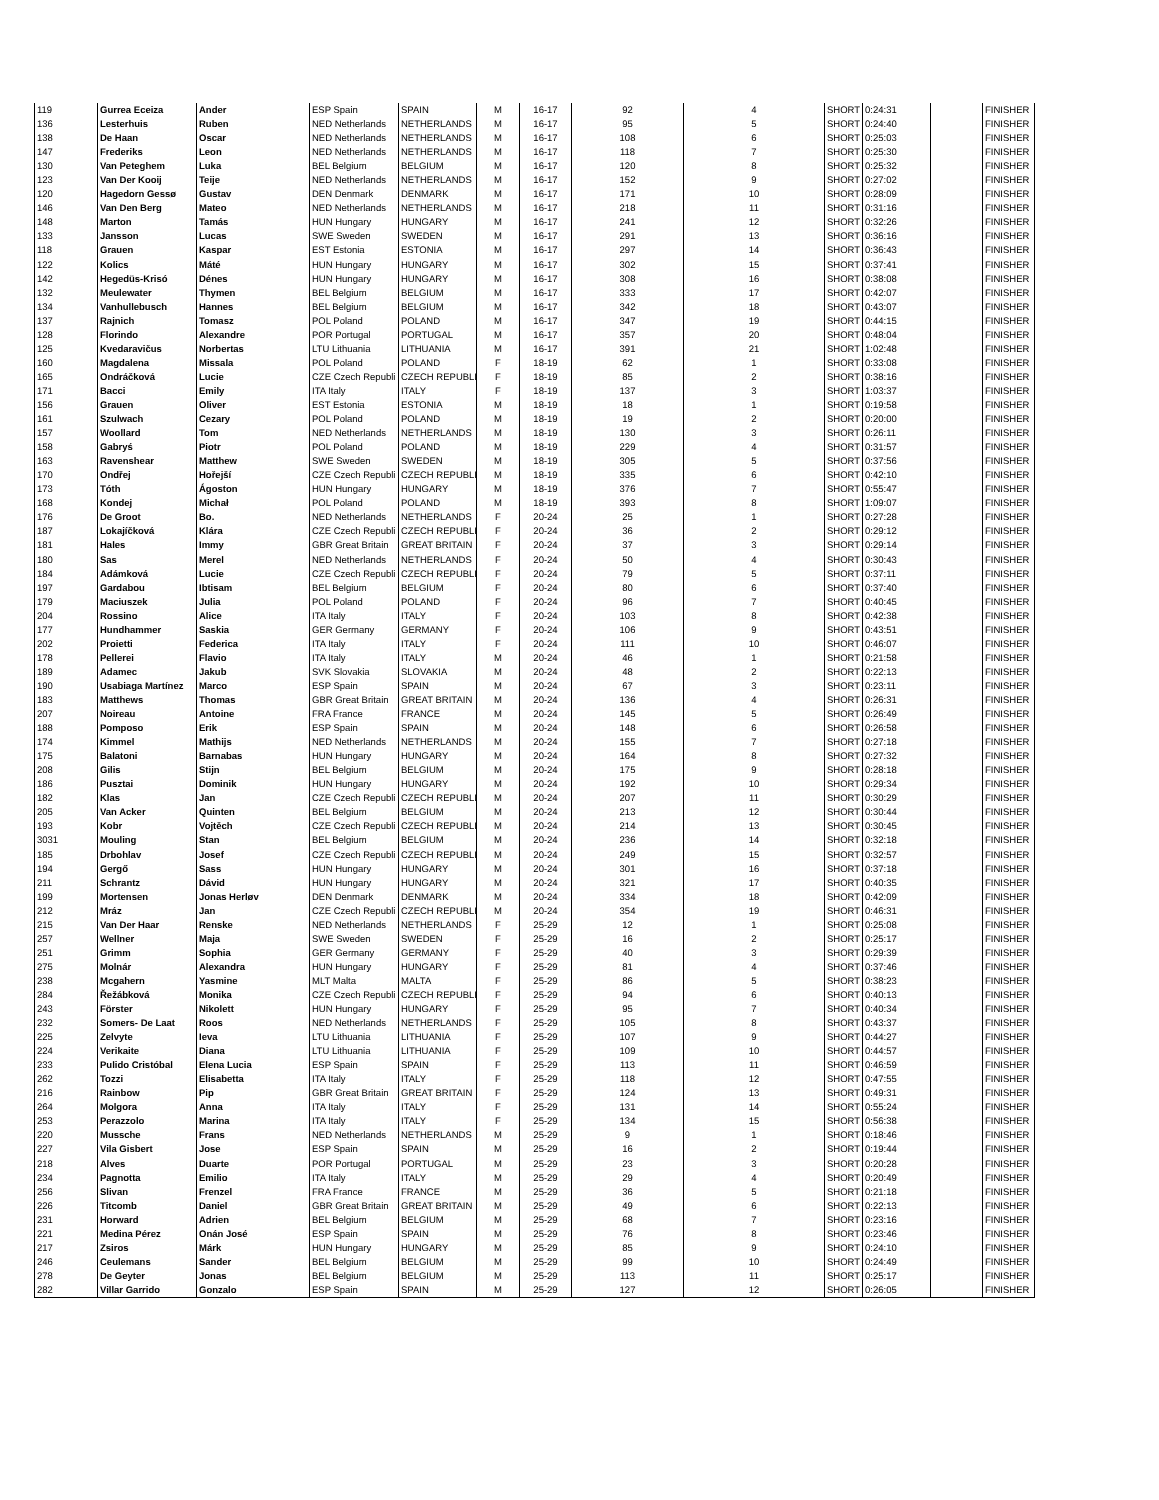| 119 | Gurrea Eceiza | Ander | ESP Spain | SPAIN | M | 16-17 | 92 | 4 | SHORT | 0:24:31 | | FINISHER |
| 136 | Lesterhuis | Ruben | NED Netherlands | NETHERLANDS | M | 16-17 | 95 | 5 | SHORT | 0:24:40 | | FINISHER |
| 138 | De Haan | Oscar | NED Netherlands | NETHERLANDS | M | 16-17 | 108 | 6 | SHORT | 0:25:03 | | FINISHER |
| 147 | Frederiks | Leon | NED Netherlands | NETHERLANDS | M | 16-17 | 118 | 7 | SHORT | 0:25:30 | | FINISHER |
| 130 | Van Peteghem | Luka | BEL Belgium | BELGIUM | M | 16-17 | 120 | 8 | SHORT | 0:25:32 | | FINISHER |
| 123 | Van Der Kooij | Teije | NED Netherlands | NETHERLANDS | M | 16-17 | 152 | 9 | SHORT | 0:27:02 | | FINISHER |
| 120 | Hagedorn Gessø | Gustav | DEN Denmark | DENMARK | M | 16-17 | 171 | 10 | SHORT | 0:28:09 | | FINISHER |
| 146 | Van Den Berg | Mateo | NED Netherlands | NETHERLANDS | M | 16-17 | 218 | 11 | SHORT | 0:31:16 | | FINISHER |
| 148 | Marton | Tamás | HUN Hungary | HUNGARY | M | 16-17 | 241 | 12 | SHORT | 0:32:26 | | FINISHER |
| 133 | Jansson | Lucas | SWE Sweden | SWEDEN | M | 16-17 | 291 | 13 | SHORT | 0:36:16 | | FINISHER |
| 118 | Grauen | Kaspar | EST Estonia | ESTONIA | M | 16-17 | 297 | 14 | SHORT | 0:36:43 | | FINISHER |
| 122 | Kolics | Máté | HUN Hungary | HUNGARY | M | 16-17 | 302 | 15 | SHORT | 0:37:41 | | FINISHER |
| 142 | Hegedüs-Krisó | Dénes | HUN Hungary | HUNGARY | M | 16-17 | 308 | 16 | SHORT | 0:38:08 | | FINISHER |
| 132 | Meulewater | Thymen | BEL Belgium | BELGIUM | M | 16-17 | 333 | 17 | SHORT | 0:42:07 | | FINISHER |
| 134 | Vanhullebusch | Hannes | BEL Belgium | BELGIUM | M | 16-17 | 342 | 18 | SHORT | 0:43:07 | | FINISHER |
| 137 | Rajnich | Tomasz | POL Poland | POLAND | M | 16-17 | 347 | 19 | SHORT | 0:44:15 | | FINISHER |
| 128 | Florindo | Alexandre | POR Portugal | PORTUGAL | M | 16-17 | 357 | 20 | SHORT | 0:48:04 | | FINISHER |
| 125 | Kvedaravičus | Norbertas | LTU Lithuania | LITHUANIA | M | 16-17 | 391 | 21 | SHORT | 1:02:48 | | FINISHER |
| 160 | Magdalena | Missala | POL Poland | POLAND | F | 18-19 | 62 | 1 | SHORT | 0:33:08 | | FINISHER |
| 165 | Ondráčková | Lucie | CZE Czech Republi | CZECH REPUBLI | F | 18-19 | 85 | 2 | SHORT | 0:38:16 | | FINISHER |
| 171 | Bacci | Emily | ITA Italy | ITALY | F | 18-19 | 137 | 3 | SHORT | 1:03:37 | | FINISHER |
| 156 | Grauen | Oliver | EST Estonia | ESTONIA | M | 18-19 | 18 | 1 | SHORT | 0:19:58 | | FINISHER |
| 161 | Szulwach | Cezary | POL Poland | POLAND | M | 18-19 | 19 | 2 | SHORT | 0:20:00 | | FINISHER |
| 157 | Woollard | Tom | NED Netherlands | NETHERLANDS | M | 18-19 | 130 | 3 | SHORT | 0:26:11 | | FINISHER |
| 158 | Gabryś | Piotr | POL Poland | POLAND | M | 18-19 | 229 | 4 | SHORT | 0:31:57 | | FINISHER |
| 163 | Ravenshear | Matthew | SWE Sweden | SWEDEN | M | 18-19 | 305 | 5 | SHORT | 0:37:56 | | FINISHER |
| 170 | Ondřej | Hořejší | CZE Czech Republi | CZECH REPUBLI | M | 18-19 | 335 | 6 | SHORT | 0:42:10 | | FINISHER |
| 173 | Tóth | Ágoston | HUN Hungary | HUNGARY | M | 18-19 | 376 | 7 | SHORT | 0:55:47 | | FINISHER |
| 168 | Kondej | Michał | POL Poland | POLAND | M | 18-19 | 393 | 8 | SHORT | 1:09:07 | | FINISHER |
| 176 | De Groot | Bo. | NED Netherlands | NETHERLANDS | F | 20-24 | 25 | 1 | SHORT | 0:27:28 | | FINISHER |
| 187 | Lokajíčková | Klára | CZE Czech Republi | CZECH REPUBLI | F | 20-24 | 36 | 2 | SHORT | 0:29:12 | | FINISHER |
| 181 | Hales | Immy | GBR Great Britain | GREAT BRITAIN | F | 20-24 | 37 | 3 | SHORT | 0:29:14 | | FINISHER |
| 180 | Sas | Merel | NED Netherlands | NETHERLANDS | F | 20-24 | 50 | 4 | SHORT | 0:30:43 | | FINISHER |
| 184 | Adámková | Lucie | CZE Czech Republi | CZECH REPUBLI | F | 20-24 | 79 | 5 | SHORT | 0:37:11 | | FINISHER |
| 197 | Gardabou | Ibtisam | BEL Belgium | BELGIUM | F | 20-24 | 80 | 6 | SHORT | 0:37:40 | | FINISHER |
| 179 | Maciuszek | Julia | POL Poland | POLAND | F | 20-24 | 96 | 7 | SHORT | 0:40:45 | | FINISHER |
| 204 | Rossino | Alice | ITA Italy | ITALY | F | 20-24 | 103 | 8 | SHORT | 0:42:38 | | FINISHER |
| 177 | Hundhammer | Saskia | GER Germany | GERMANY | F | 20-24 | 106 | 9 | SHORT | 0:43:51 | | FINISHER |
| 202 | Proietti | Federica | ITA Italy | ITALY | F | 20-24 | 111 | 10 | SHORT | 0:46:07 | | FINISHER |
| 178 | Pellerei | Flavio | ITA Italy | ITALY | M | 20-24 | 46 | 1 | SHORT | 0:21:58 | | FINISHER |
| 189 | Adamec | Jakub | SVK Slovakia | SLOVAKIA | M | 20-24 | 48 | 2 | SHORT | 0:22:13 | | FINISHER |
| 190 | Usabiaga Martínez | Marco | ESP Spain | SPAIN | M | 20-24 | 67 | 3 | SHORT | 0:23:11 | | FINISHER |
| 183 | Matthews | Thomas | GBR Great Britain | GREAT BRITAIN | M | 20-24 | 136 | 4 | SHORT | 0:26:31 | | FINISHER |
| 207 | Noireau | Antoine | FRA France | FRANCE | M | 20-24 | 145 | 5 | SHORT | 0:26:49 | | FINISHER |
| 188 | Pomposo | Erik | ESP Spain | SPAIN | M | 20-24 | 148 | 6 | SHORT | 0:26:58 | | FINISHER |
| 174 | Kimmel | Mathijs | NED Netherlands | NETHERLANDS | M | 20-24 | 155 | 7 | SHORT | 0:27:18 | | FINISHER |
| 175 | Balatoni | Barnabas | HUN Hungary | HUNGARY | M | 20-24 | 164 | 8 | SHORT | 0:27:32 | | FINISHER |
| 208 | Gilis | Stijn | BEL Belgium | BELGIUM | M | 20-24 | 175 | 9 | SHORT | 0:28:18 | | FINISHER |
| 186 | Pusztai | Dominik | HUN Hungary | HUNGARY | M | 20-24 | 192 | 10 | SHORT | 0:29:34 | | FINISHER |
| 182 | Klas | Jan | CZE Czech Republi | CZECH REPUBLI | M | 20-24 | 207 | 11 | SHORT | 0:30:29 | | FINISHER |
| 205 | Van Acker | Quinten | BEL Belgium | BELGIUM | M | 20-24 | 213 | 12 | SHORT | 0:30:44 | | FINISHER |
| 193 | Kobr | Vojtěch | CZE Czech Republi | CZECH REPUBLI | M | 20-24 | 214 | 13 | SHORT | 0:30:45 | | FINISHER |
| 3031 | Mouling | Stan | BEL Belgium | BELGIUM | M | 20-24 | 236 | 14 | SHORT | 0:32:18 | | FINISHER |
| 185 | Drbohlav | Josef | CZE Czech Republi | CZECH REPUBLI | M | 20-24 | 249 | 15 | SHORT | 0:32:57 | | FINISHER |
| 194 | Gergő | Sass | HUN Hungary | HUNGARY | M | 20-24 | 301 | 16 | SHORT | 0:37:18 | | FINISHER |
| 211 | Schrantz | Dávid | HUN Hungary | HUNGARY | M | 20-24 | 321 | 17 | SHORT | 0:40:35 | | FINISHER |
| 199 | Mortensen | Jonas Herløv | DEN Denmark | DENMARK | M | 20-24 | 334 | 18 | SHORT | 0:42:09 | | FINISHER |
| 212 | Mráz | Jan | CZE Czech Republi | CZECH REPUBLI | M | 20-24 | 354 | 19 | SHORT | 0:46:31 | | FINISHER |
| 215 | Van Der Haar | Renske | NED Netherlands | NETHERLANDS | F | 25-29 | 12 | 1 | SHORT | 0:25:08 | | FINISHER |
| 257 | Wellner | Maja | SWE Sweden | SWEDEN | F | 25-29 | 16 | 2 | SHORT | 0:25:17 | | FINISHER |
| 251 | Grimm | Sophia | GER Germany | GERMANY | F | 25-29 | 40 | 3 | SHORT | 0:29:39 | | FINISHER |
| 275 | Molnár | Alexandra | HUN Hungary | HUNGARY | F | 25-29 | 81 | 4 | SHORT | 0:37:46 | | FINISHER |
| 238 | Mcgahern | Yasmine | MLT Malta | MALTA | F | 25-29 | 86 | 5 | SHORT | 0:38:23 | | FINISHER |
| 284 | Řežábková | Monika | CZE Czech Republi | CZECH REPUBLI | F | 25-29 | 94 | 6 | SHORT | 0:40:13 | | FINISHER |
| 243 | Förster | Nikolett | HUN Hungary | HUNGARY | F | 25-29 | 95 | 7 | SHORT | 0:40:34 | | FINISHER |
| 232 | Somers- De Laat | Roos | NED Netherlands | NETHERLANDS | F | 25-29 | 105 | 8 | SHORT | 0:43:37 | | FINISHER |
| 225 | Zelvyte | Ieva | LTU Lithuania | LITHUANIA | F | 25-29 | 107 | 9 | SHORT | 0:44:27 | | FINISHER |
| 224 | Verikaite | Diana | LTU Lithuania | LITHUANIA | F | 25-29 | 109 | 10 | SHORT | 0:44:57 | | FINISHER |
| 233 | Pulido Cristóbal | Elena Lucia | ESP Spain | SPAIN | F | 25-29 | 113 | 11 | SHORT | 0:46:59 | | FINISHER |
| 262 | Tozzi | Elisabetta | ITA Italy | ITALY | F | 25-29 | 118 | 12 | SHORT | 0:47:55 | | FINISHER |
| 216 | Rainbow | Pip | GBR Great Britain | GREAT BRITAIN | F | 25-29 | 124 | 13 | SHORT | 0:49:31 | | FINISHER |
| 264 | Molgora | Anna | ITA Italy | ITALY | F | 25-29 | 131 | 14 | SHORT | 0:55:24 | | FINISHER |
| 253 | Perazzolo | Marina | ITA Italy | ITALY | F | 25-29 | 134 | 15 | SHORT | 0:56:38 | | FINISHER |
| 220 | Mussche | Frans | NED Netherlands | NETHERLANDS | M | 25-29 | 9 | 1 | SHORT | 0:18:46 | | FINISHER |
| 227 | Vila Gisbert | Jose | ESP Spain | SPAIN | M | 25-29 | 16 | 2 | SHORT | 0:19:44 | | FINISHER |
| 218 | Alves | Duarte | POR Portugal | PORTUGAL | M | 25-29 | 23 | 3 | SHORT | 0:20:28 | | FINISHER |
| 234 | Pagnotta | Emilio | ITA Italy | ITALY | M | 25-29 | 29 | 4 | SHORT | 0:20:49 | | FINISHER |
| 256 | Slivan | Frenzel | FRA France | FRANCE | M | 25-29 | 36 | 5 | SHORT | 0:21:18 | | FINISHER |
| 226 | Titcomb | Daniel | GBR Great Britain | GREAT BRITAIN | M | 25-29 | 49 | 6 | SHORT | 0:22:13 | | FINISHER |
| 231 | Horward | Adrien | BEL Belgium | BELGIUM | M | 25-29 | 68 | 7 | SHORT | 0:23:16 | | FINISHER |
| 221 | Medina Pérez | Onán José | ESP Spain | SPAIN | M | 25-29 | 76 | 8 | SHORT | 0:23:46 | | FINISHER |
| 217 | Zsiros | Márk | HUN Hungary | HUNGARY | M | 25-29 | 85 | 9 | SHORT | 0:24:10 | | FINISHER |
| 246 | Ceulemans | Sander | BEL Belgium | BELGIUM | M | 25-29 | 99 | 10 | SHORT | 0:24:49 | | FINISHER |
| 278 | De Geyter | Jonas | BEL Belgium | BELGIUM | M | 25-29 | 113 | 11 | SHORT | 0:25:17 | | FINISHER |
| 282 | Villar Garrido | Gonzalo | ESP Spain | SPAIN | M | 25-29 | 127 | 12 | SHORT | 0:26:05 | | FINISHER |